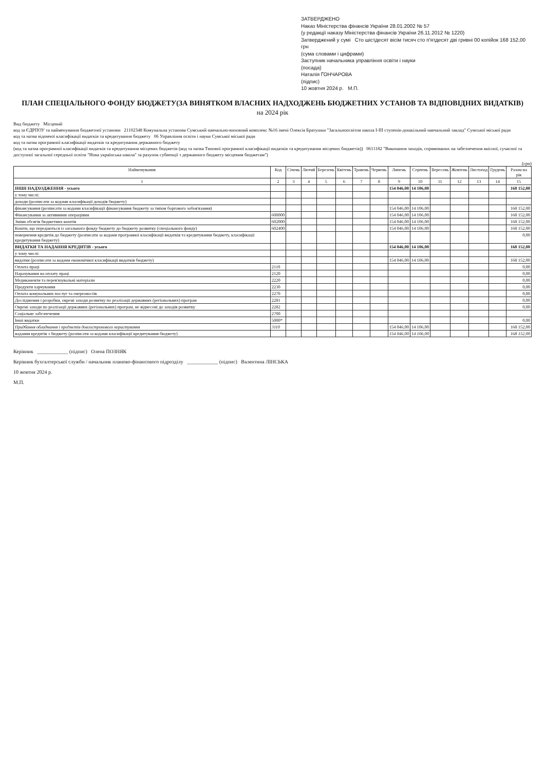ЗАТВЕРДЖЕНО
Наказ Міністерства фінансів України 28.01.2002 № 57
(у редакції наказу Міністерства фінансів України 26.11.2012 № 1220)
Затверджений у сумі Сто шістдесят вісім тисяч сто п'ятдесят дві гривні 00 копійок 168 152,00 грн
(сума словами і цифрами)
Заступник начальника управління освіти і науки
(посада)
Наталія ГОНЧАРОВА
(підпис)
10 жовтня 2024 р. М.П.
ПЛАН СПЕЦІАЛЬНОГО ФОНДУ БЮДЖЕТУ(ЗА ВИНЯТКОМ ВЛАСНИХ НАДХОДЖЕНЬ БЮДЖЕТНИХ УСТАНОВ ТА ВІДПОВІДНИХ ВИДАТКІВ)
на 2024 рік
Вид бюджету Місцевий
код за ЄДРПОУ та найменування бюджетної установи 21102348 Комунальна установа Сумський навчально-виховний комплекс №16 імені Олексія Братушки "Загальноосвітня школа І-ІІІ ступенів-дошкільний навчальний заклад" Сумської міської ради
код та назва відомчої класифікації видатків та кредитування бюджету 06 Управління освіти і науки Сумської міської ради
код та назва програмної класифікації видатків та кредитування державного бюджету
(код та назва програмної класифікації видатків та кредитування місцевих бюджетів (код та назва Типової програмної класифікації видатків та кредитування місцевих бюджетів)) 0611182 "Виконання заходів, спрямованих на забезпечення якісної, сучасної та доступної загальної середньої освіти "Нова українська школа" за рахунок субвенції з державного бюджету місцевим бюджетам")
(грн)
| Найменування | Код | Січень | Лютий | Березень | Квітень | Травень | Червень | Липень | Серпень | Вересень | Жовтень | Листопад | Грудень | Разом на рік |
| --- | --- | --- | --- | --- | --- | --- | --- | --- | --- | --- | --- | --- | --- | --- |
| 1 | 2 | 3 | 4 | 5 | 6 | 7 | 8 | 9 | 10 | 11 | 12 | 13 | 14 | 15 |
| ІНШІ НАДХОДЖЕННЯ - усього | | | | | | | | 154 046,00 | 14 106,00 | | | | | 168 152,00 |
| у тому числі: | | | | | | | | | | | | | | |
| доходи (розписати за кодами класифікації доходів бюджету) | | | | | | | | | | | | | | |
| фінансування (розписати за кодами класифікації фінансування бюджету за типом боргового зобов'язання) | | | | | | | | 154 046,00 | 14 106,00 | | | | | 168 152,00 |
| Фінансування за активними операціями | 600000 | | | | | | | 154 046,00 | 14 106,00 | | | | | 168 152,00 |
| Зміни обсягів бюджетних коштів | 602000 | | | | | | | 154 046,00 | 14 106,00 | | | | | 168 152,00 |
| Кошти, що передаються із загального фонду бюджету до бюджету розвитку (спеціального фонду) | 602400 | | | | | | | 154 046,00 | 14 106,00 | | | | | 168 152,00 |
| повернення кредитів до бюджету (розписати за кодами програмної класифікації видатків та кредитування бюджету, класифікації кредитування бюджету) | | | | | | | | | | | | | | 0,00 |
| ВИДАТКИ ТА НАДАННЯ КРЕДИТІВ - усього | | | | | | | | 154 046,00 | 14 106,00 | | | | | 168 152,00 |
| у тому числі: | | | | | | | | | | | | | | |
| видатки (розписати за кодами економічної класифікації видатків бюджету) | | | | | | | | 154 046,00 | 14 106,00 | | | | | 168 152,00 |
| Оплата праці | 2110 | | | | | | | | | | | | | 0,00 |
| Нарахування на оплату праці | 2120 | | | | | | | | | | | | | 0,00 |
| Медикаменти та перев'язувальні матеріали | 2220 | | | | | | | | | | | | | 0,00 |
| Продукти харчування | 2230 | | | | | | | | | | | | | 0,00 |
| Оплата комунальних послуг та енергоносіїв | 2270 | | | | | | | | | | | | | 0,00 |
| Дослідження і розробки, окремі заходи розвитку по реалізації державних (регіональних) програм | 2281 | | | | | | | | | | | | | 0,00 |
| Окремі заходи по реалізації державних (регіональних) програм, не віднесені до заходів розвитку | 2282 | | | | | | | | | | | | | 0,00 |
| Соціальне забезпечення | 2700 | | | | | | | | | | | | | |
| Інші видатки | 5000* | | | | | | | | | | | | | 0,00 |
| Придбання обладнання і предметів довгострокового користування | 3110 | | | | | | | 154 046,00 | 14 106,00 | | | | | 168 152,00 |
| надання кредитів з бюджету (розписати за кодами класифікації кредитування бюджету) | | | | | | | | 154 046,00 | 14 106,00 | | | | | 168 152,00 |
Керівник ____________ (підпис) Олена ПОЗНЯК
Керівник бухгалтерської служби / начальник планово-фінансового підрозділу ____________ (підпис) Валентина ЛІНСЬКА
10 жовтня 2024 р.
М.П.